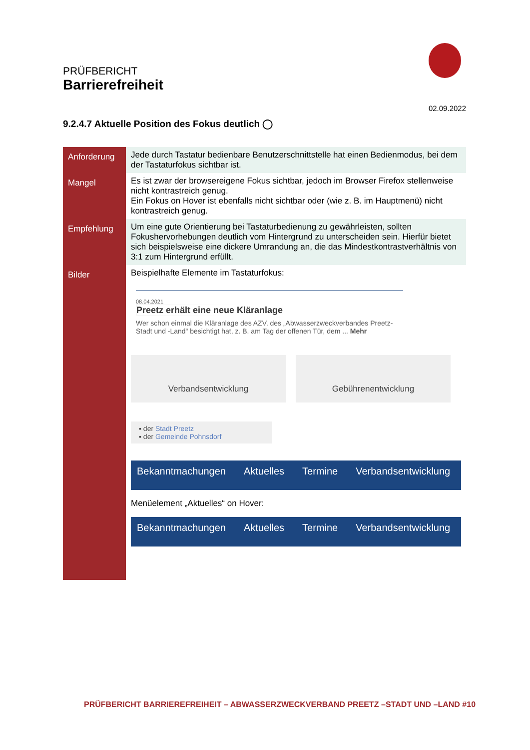PRÜFBERICHT
Barrierefreiheit
02.09.2022
9.2.4.7 Aktuelle Position des Fokus deutlich ◯
| Anforderung | Jede durch Tastatur bedienbare Benutzerschnittstelle hat einen Bedienmodus, bei dem der Tastaturfokus sichtbar ist. |
| Mangel | Es ist zwar der browsereigene Fokus sichtbar, jedoch im Browser Firefox stellenweise nicht kontrastreich genug. Ein Fokus on Hover ist ebenfalls nicht sichtbar oder (wie z. B. im Hauptmenü) nicht kontrastreich genug. |
| Empfehlung | Um eine gute Orientierung bei Tastaturbedienung zu gewährleisten, sollten Fokushervorhebungen deutlich vom Hintergrund zu unterscheiden sein. Hierfür bietet sich beispielsweise eine dickere Umrandung an, die das Mindestkontrastverhältnis von 3:1 zum Hintergrund erfüllt. |
| Bilder | Beispielhafte Elemente im Tastaturfokus: 08.04.2021 Preetz erhält eine neue Kläranlage Wer schon einmal die Kläranlage des AZV, des „Abwasserzweckverbandes Preetz-Stadt und -Land“ besichtigt hat, z. B. am Tag der offenen Tür, dem ... Mehr Verbandsentwicklung Gebührenentwicklung ▪ der Stadt Preetz ▪ der Gemeinde Pohnsdorf Bekanntmachungen Aktuelles Termine Verbandsentwicklung Menüelement „Aktuelles“ on Hover: Bekanntmachungen Aktuelles Termine Verbandsentwicklung |
PRÜFBERICHT BARRIEREFREIHEIT – ABWASSERZWECKVERBAND PREETZ –STADT UND –LAND #10